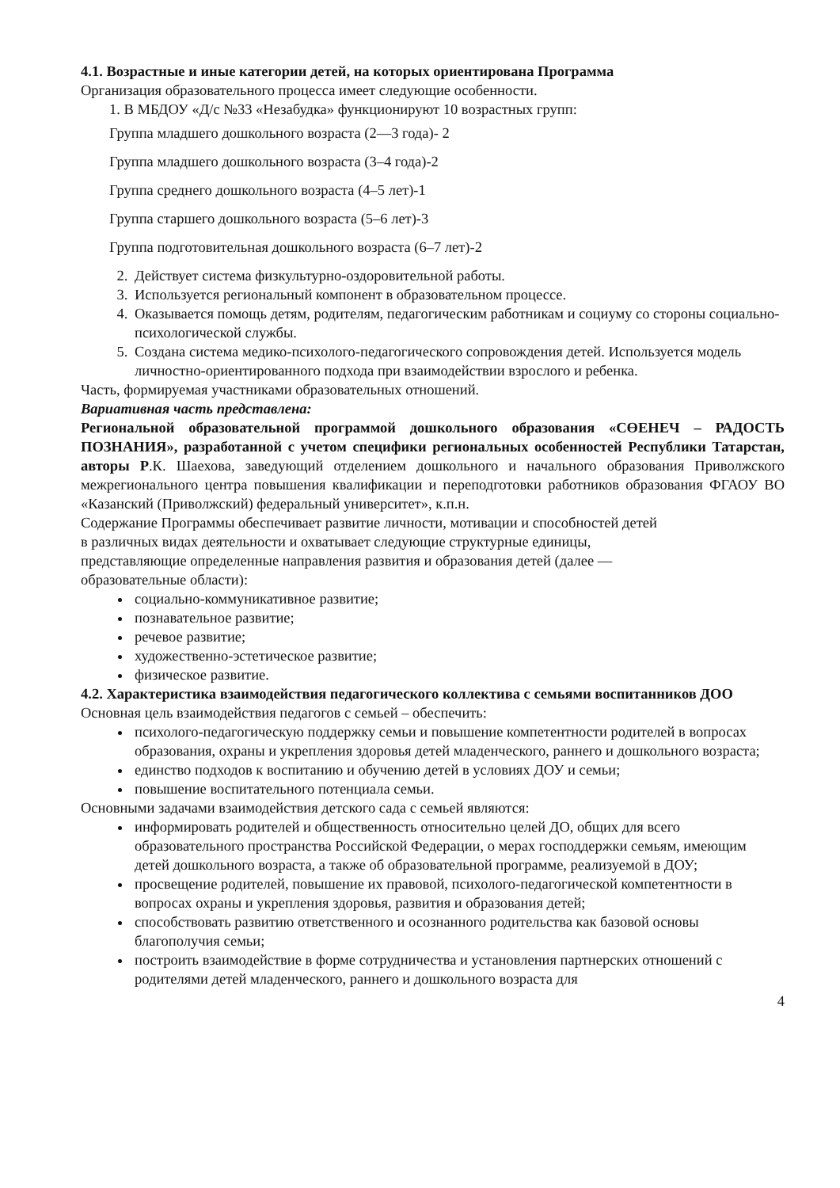4.1. Возрастные и иные категории детей, на которых ориентирована Программа
Организация образовательного процесса имеет следующие особенности.
1. В МБДОУ «Д/с №33 «Незабудка» функционируют 10 возрастных групп:
Группа младшего дошкольного возраста (2—3 года)- 2
Группа младшего дошкольного возраста (3–4 года)-2
Группа среднего дошкольного возраста (4–5 лет)-1
Группа старшего дошкольного возраста (5–6 лет)-3
Группа подготовительная дошкольного возраста (6–7 лет)-2
2. Действует система физкультурно-оздоровительной работы.
3. Используется региональный компонент в образовательном процессе.
4. Оказывается помощь детям, родителям, педагогическим работникам и социуму со стороны социально-психологической службы.
5. Создана система медико-психолого-педагогического сопровождения детей. Используется модель личностно-ориентированного подхода при взаимодействии взрослого и ребенка.
Часть, формируемая участниками образовательных отношений.
Вариативная часть представлена:
Региональной образовательной программой дошкольного образования «СӨЕНЕЧ – РАДОСТЬ ПОЗНАНИЯ», разработанной с учетом специфики региональных особенностей Республики Татарстан, авторы Р.К. Шаехова, заведующий отделением дошкольного и начального образования Приволжского межрегионального центра повышения квалификации и переподготовки работников образования ФГАОУ ВО «Казанский (Приволжский) федеральный университет», к.п.н.
Содержание Программы обеспечивает развитие личности, мотивации и способностей детей
в различных видах деятельности и охватывает следующие структурные единицы,
представляющие определенные направления развития и образования детей (далее —
образовательные области):
социально-коммуникативное развитие;
познавательное развитие;
речевое развитие;
художественно-эстетическое развитие;
физическое развитие.
4.2. Характеристика взаимодействия педагогического коллектива с семьями воспитанников ДОО
Основная цель взаимодействия педагогов с семьей – обеспечить:
психолого-педагогическую поддержку семьи и повышение компетентности родителей в вопросах образования, охраны и укрепления здоровья детей младенческого, раннего и дошкольного возраста;
единство подходов к воспитанию и обучению детей в условиях ДОУ и семьи;
повышение воспитательного потенциала семьи.
Основными задачами взаимодействия детского сада с семьей являются:
информировать родителей и общественность относительно целей ДО, общих для всего образовательного пространства Российской Федерации, о мерах господдержки семьям, имеющим детей дошкольного возраста, а также об образовательной программе, реализуемой в ДОУ;
просвещение родителей, повышение их правовой, психолого-педагогической компетентности в вопросах охраны и укрепления здоровья, развития и образования детей;
способствовать развитию ответственного и осознанного родительства как базовой основы благополучия семьи;
построить взаимодействие в форме сотрудничества и установления партнерских отношений с родителями детей младенческого, раннего и дошкольного возраста для
4